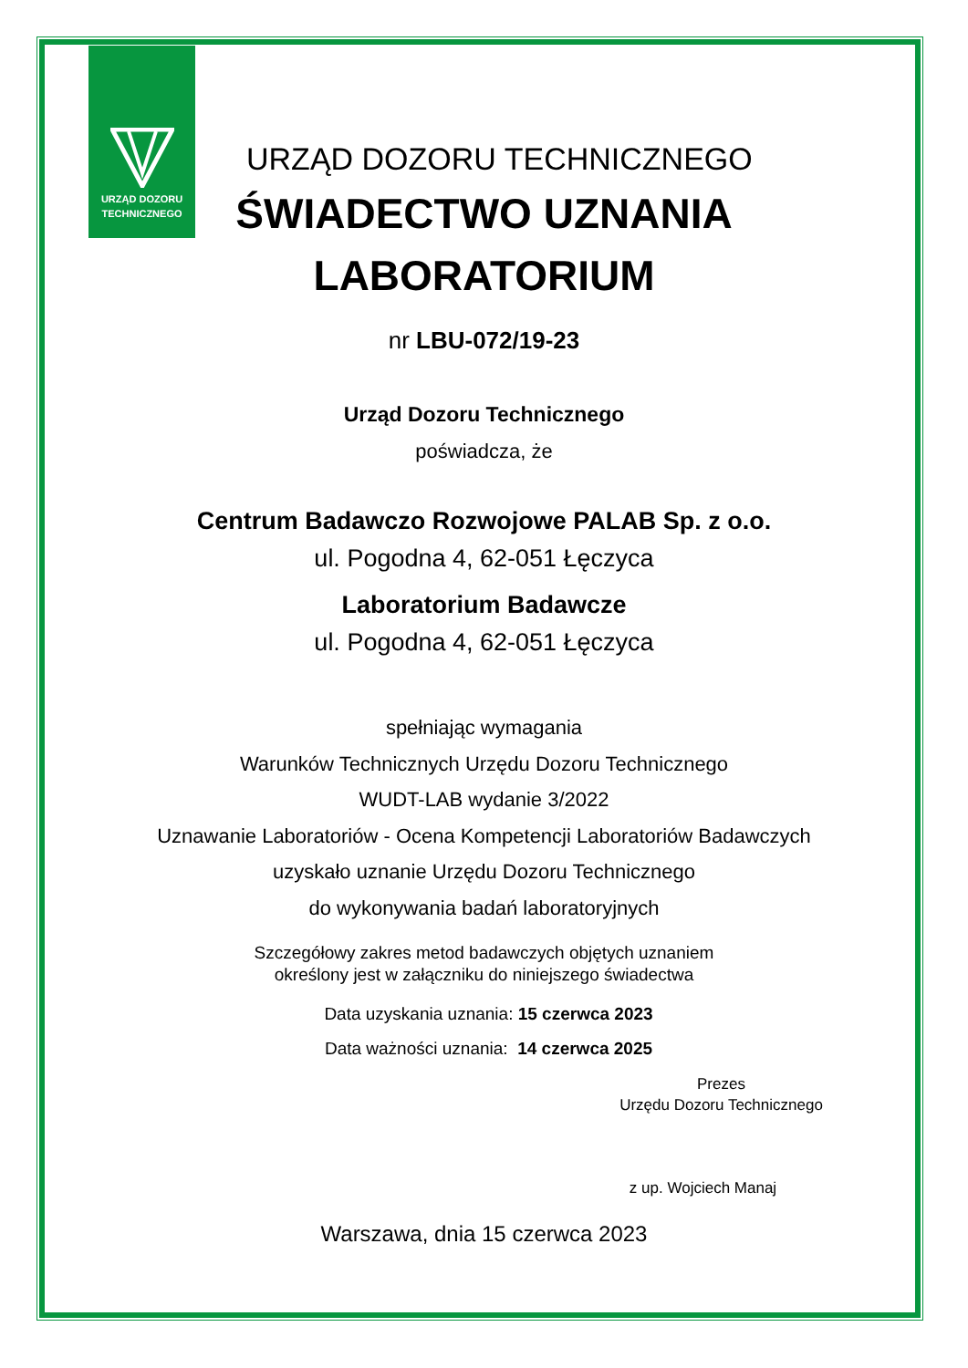URZĄD DOZORU
TECHNICZNEGO
URZĄD DOZORU TECHNICZNEGO
ŚWIADECTWO UZNANIA
LABORATORIUM
nr LBU-072/19-23
Urząd Dozoru Technicznego
poświadcza, że
Centrum Badawczo Rozwojowe PALAB Sp. z o.o.
ul. Pogodna 4, 62-051 Łęczyca
Laboratorium Badawcze
ul. Pogodna 4, 62-051 Łęczyca
spełniając wymagania
Warunków Technicznych Urzędu Dozoru Technicznego
WUDT-LAB wydanie 3/2022
Uznawanie Laboratoriów - Ocena Kompetencji Laboratoriów Badawczych
uzyskało uznanie Urzędu Dozoru Technicznego
do wykonywania badań laboratoryjnych
Szczegółowy zakres metod badawczych objętych uznaniem
określony jest w załączniku do niniejszego świadectwa
Data uzyskania uznania: 15 czerwca 2023
Data ważności uznania: 14 czerwca 2025
Prezes
Urzędu Dozoru Technicznego
z up. Wojciech Manaj
Warszawa, dnia 15 czerwca 2023